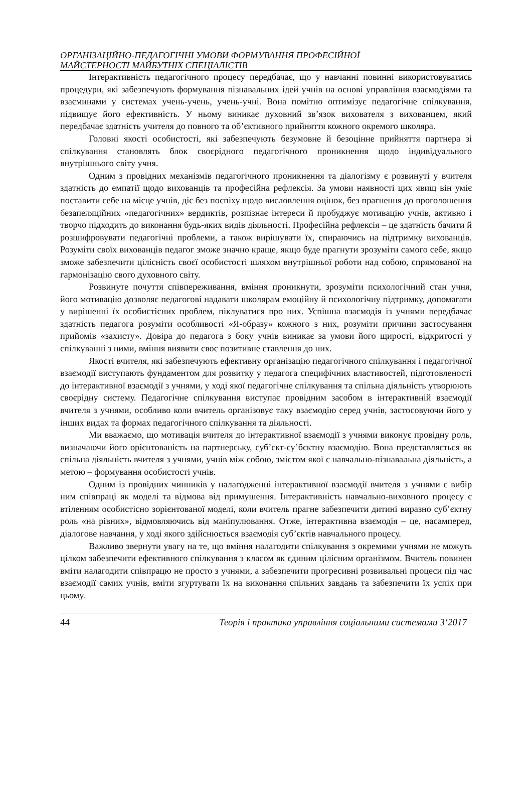ОРГАНІЗАЦІЙНО-ПЕДАГОГІЧНІ УМОВИ ФОРМУВАННЯ ПРОФЕСІЙНОЇ
МАЙСТЕРНОСТІ МАЙБУТНІХ СПЕЦІАЛІСТІВ
Інтерактивність педагогічного процесу передбачає, що у навчанні повинні використовуватись процедури, які забезпечують формування пізнавальних ідей учнів на основі управління взаємодіями та взаєминами у системах учень-учень, учень-учні. Вона помітно оптимізує педагогічне спілкування, підвищує його ефективність. У ньому виникає духовний зв’язок вихователя з вихованцем, який передбачає здатність учителя до повного та об’єктивного прийняття кожного окремого школяра.
Головні якості особистості, які забезпечують безумовне й безоцінне прийняття партнера зі спілкування становлять блок своєрідного педагогічного проникнення щодо індивідуального внутрішнього світу учня.
Одним з провідних механізмів педагогічного проникнення та діалогізму є розвинуті у вчителя здатність до емпатії щодо вихованців та професійна рефлексія. За умови наявності цих явищ він уміє поставити себе на місце учнів, діє без поспіху щодо висловлення оцінок, без прагнення до проголошення безапеляційних «педагогічних» вердиктів, розпізнає інтереси й пробуджує мотивацію учнів, активно і творчо підходить до виконання будь-яких видів діяльності. Професійна рефлексія – це здатність бачити й розшифровувати педагогічні проблеми, а також вирішувати їх, спираючись на підтримку вихованців. Розуміти своїх вихованців педагог зможе значно краще, якщо буде прагнути зрозуміти самого себе, якщо зможе забезпечити цілісність своєї особистості шляхом внутрішньої роботи над собою, спрямованої на гармонізацію свого духовного світу.
Розвинуте почуття співпереживання, вміння проникнути, зрозуміти психологічний стан учня, його мотивацію дозволяє педагогові надавати школярам емоційну й психологічну підтримку, допомагати у вирішенні їх особистісних проблем, піклуватися про них. Успішна взаємодія із учнями передбачає здатність педагога розуміти особливості «Я-образу» кожного з них, розуміти причини застосування прийомів «захисту». Довіра до педагога з боку учнів виникає за умови його щирості, відкритості у спілкуванні з ними, вміння виявити своє позитивне ставлення до них.
Якості вчителя, які забезпечують ефективну організацію педагогічного спілкування і педагогічної взаємодії виступають фундаментом для розвитку у педагога специфічних властивостей, підготовленості до інтерактивної взаємодії з учнями, у ході якої педагогічне спілкування та спільна діяльність утворюють своєрідну систему. Педагогічне спілкування виступає провідним засобом в інтерактивній взаємодії вчителя з учнями, особливо коли вчитель організовує таку взаємодію серед учнів, застосовуючи його у інших видах та формах педагогічного спілкування та діяльності.
Ми вважаємо, що мотивація вчителя до інтерактивної взаємодії з учнями виконує провідну роль, визначаючи його орієнтованість на партнерську, суб’єкт-су’бєктну взаємодію. Вона представляється як спільна діяльність вчителя з учнями, учнів між собою, змістом якої є навчально-пізнавальна діяльність, а метою – формування особистості учнів.
Одним із провідних чинників у налагодженні інтерактивної взаємодії вчителя з учнями є вибір ним співпраці як моделі та відмова від примушення. Інтерактивність навчально-виховного процесу є втіленням особистісно зорієнтованої моделі, коли вчитель прагне забезпечити дитині виразно суб’єктну роль «на рівних», відмовляючись від маніпулювання. Отже, інтерактивна взаємодія – це, насамперед, діалогове навчання, у ході якого здійснюється взаємодія суб’єктів навчального процесу.
Важливо звернути увагу на те, що вміння налагодити спілкування з окремими учнями не можуть цілком забезпечити ефективного спілкування з класом як єдиним цілісним організмом. Вчитель повинен вміти налагодити співпрацю не просто з учнями, а забезпечити прогресивні розвивальні процеси під час взаємодії самих учнів, вміти згуртувати їх на виконання спільних завдань та забезпечити їх успіх при цьому.
44 Теорія і практика управління соціальними системами 3‘2017